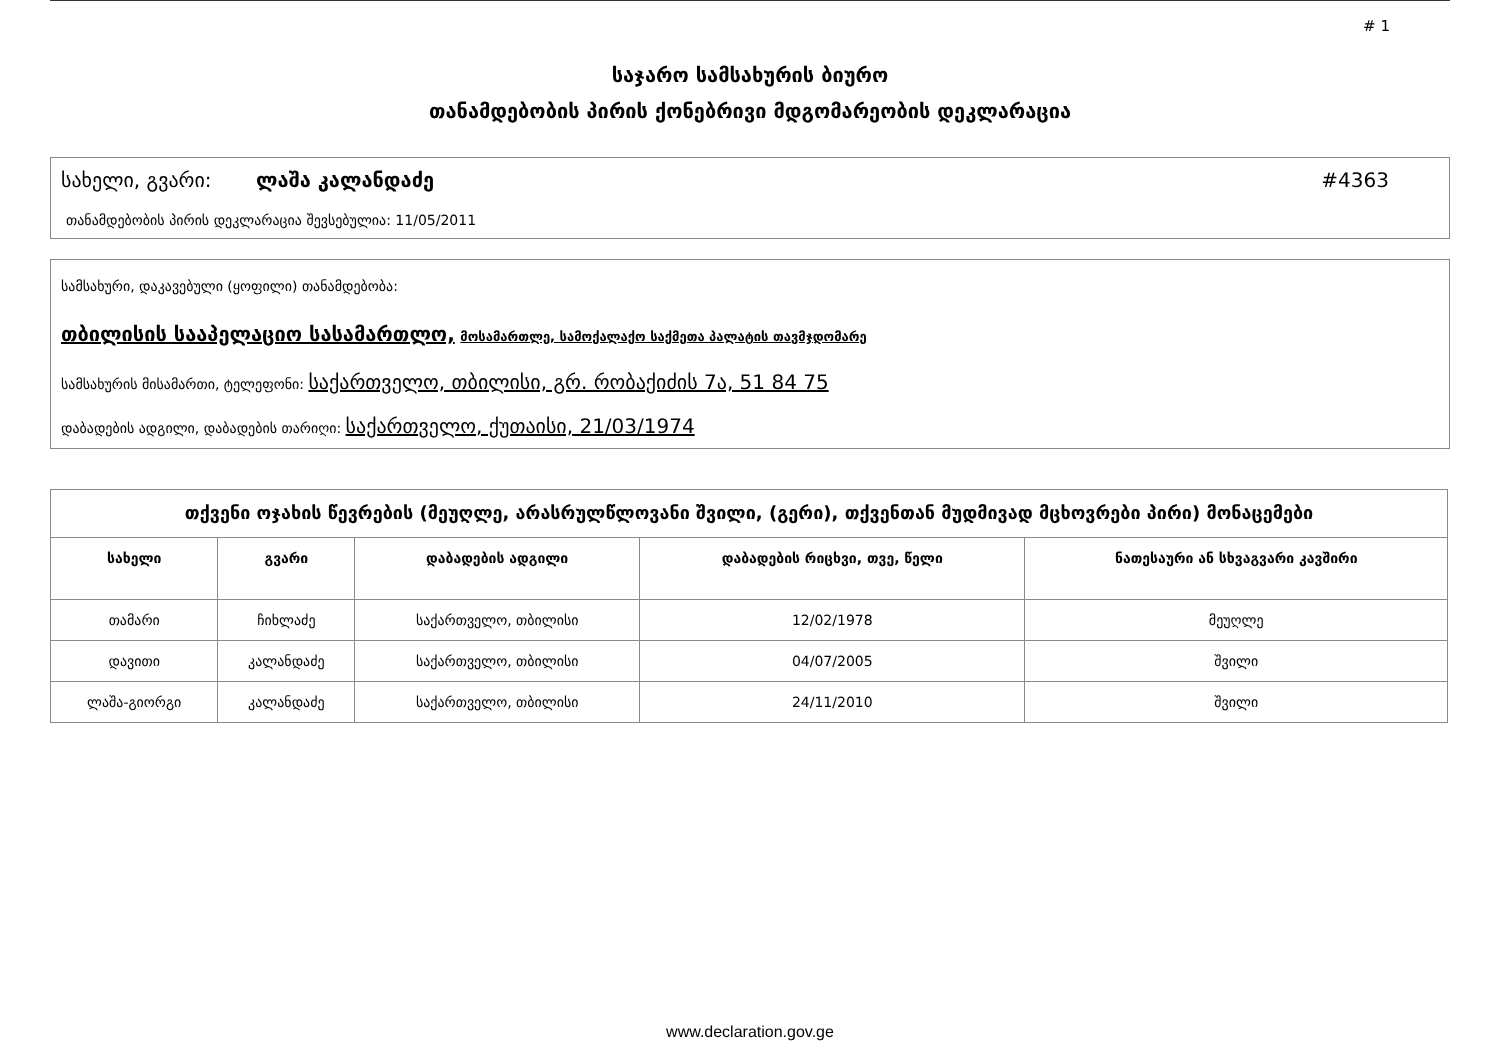# 1
საჯარო სამსახურის ბიურო
თანამდებობის პირის ქონებრივი მდგომარეობის დეკლარაცია
სახელი, გვარი: ლაშა კალანდაძე #4363
თანამდებობის პირის დეკლარაცია შევსებულია: 11/05/2011
სამსახური, დაკავებული (ყოფილი) თანამდებობა:
თბილისის სააპელაციო სასამართლო, მოსამართლე, სამოქალაქო საქმეთა პალატის თავმჯდომარე
სამსახურის მისამართი, ტელეფონი: საქართველო, თბილისი, გრ. რობაქიძის 7ა, 51 84 75
დაბადების ადგილი, დაბადების თარიღი: საქართველო, ქუთაისი, 21/03/1974
| თქვენი ოჯახის წევრების (მეუღლე, არასრულწლოვანი შვილი, (გერი), თქვენთან მუდმივად მცხოვრები პირი) მონაცემები | | | | |
| --- | --- | --- | --- | --- |
| სახელი | გვარი | დაბადების ადგილი | დაბადების რიცხვი, თვე, წელი | ნათესაური ან სხვაგვარი კავშირი |
| თამარი | ჩიხლაძე | საქართველო, თბილისი | 12/02/1978 | მეუღლე |
| დავითი | კალანდაძე | საქართველო, თბილისი | 04/07/2005 | შვილი |
| ლაშა-გიორგი | კალანდაძე | საქართველო, თბილისი | 24/11/2010 | შვილი |
www.declaration.gov.ge